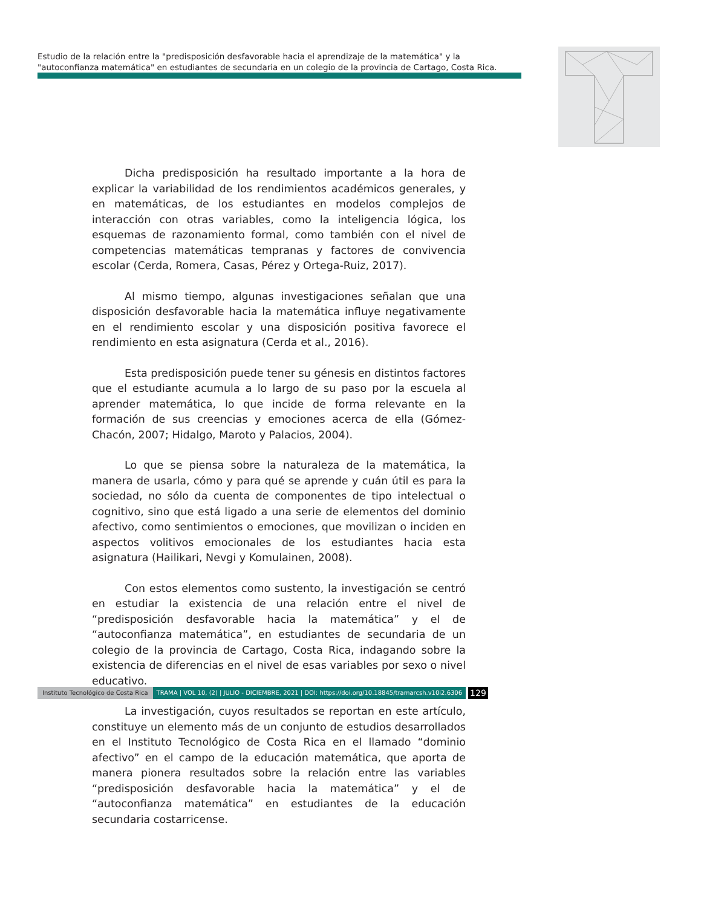Estudio de la relación entre la "predisposición desfavorable hacia el aprendizaje de la matemática" y la "autoconfianza matemática" en estudiantes de secundaria en un colegio de la provincia de Cartago, Costa Rica.
Dicha predisposición ha resultado importante a la hora de explicar la variabilidad de los rendimientos académicos generales, y en matemáticas, de los estudiantes en modelos complejos de interacción con otras variables, como la inteligencia lógica, los esquemas de razonamiento formal, como también con el nivel de competencias matemáticas tempranas y factores de convivencia escolar (Cerda, Romera, Casas, Pérez y Ortega-Ruiz, 2017).
Al mismo tiempo, algunas investigaciones señalan que una disposición desfavorable hacia la matemática influye negativamente en el rendimiento escolar y una disposición positiva favorece el rendimiento en esta asignatura (Cerda et al., 2016).
Esta predisposición puede tener su génesis en distintos factores que el estudiante acumula a lo largo de su paso por la escuela al aprender matemática, lo que incide de forma relevante en la formación de sus creencias y emociones acerca de ella (Gómez-Chacón, 2007; Hidalgo, Maroto y Palacios, 2004).
Lo que se piensa sobre la naturaleza de la matemática, la manera de usarla, cómo y para qué se aprende y cuán útil es para la sociedad, no sólo da cuenta de componentes de tipo intelectual o cognitivo, sino que está ligado a una serie de elementos del dominio afectivo, como sentimientos o emociones, que movilizan o inciden en aspectos volitivos emocionales de los estudiantes hacia esta asignatura (Hailikari, Nevgi y Komulainen, 2008).
Con estos elementos como sustento, la investigación se centró en estudiar la existencia de una relación entre el nivel de “predisposición desfavorable hacia la matemática” y el de “autoconfianza matemática”, en estudiantes de secundaria de un colegio de la provincia de Cartago, Costa Rica, indagando sobre la existencia de diferencias en el nivel de esas variables por sexo o nivel educativo.
La investigación, cuyos resultados se reportan en este artículo, constituye un elemento más de un conjunto de estudios desarrollados en el Instituto Tecnológico de Costa Rica en el llamado “dominio afectivo” en el campo de la educación matemática, que aporta de manera pionera resultados sobre la relación entre las variables “predisposición desfavorable hacia la matemática” y el de “autoconfianza matemática” en estudiantes de la educación secundaria costarricense.
Instituto Tecnológico de Costa Rica TRAMA | VOL 10, (2) | JULIO - DICIEMBRE, 2021 | DOI: https://doi.org/10.18845/tramarcsh.v10i2.6306 129